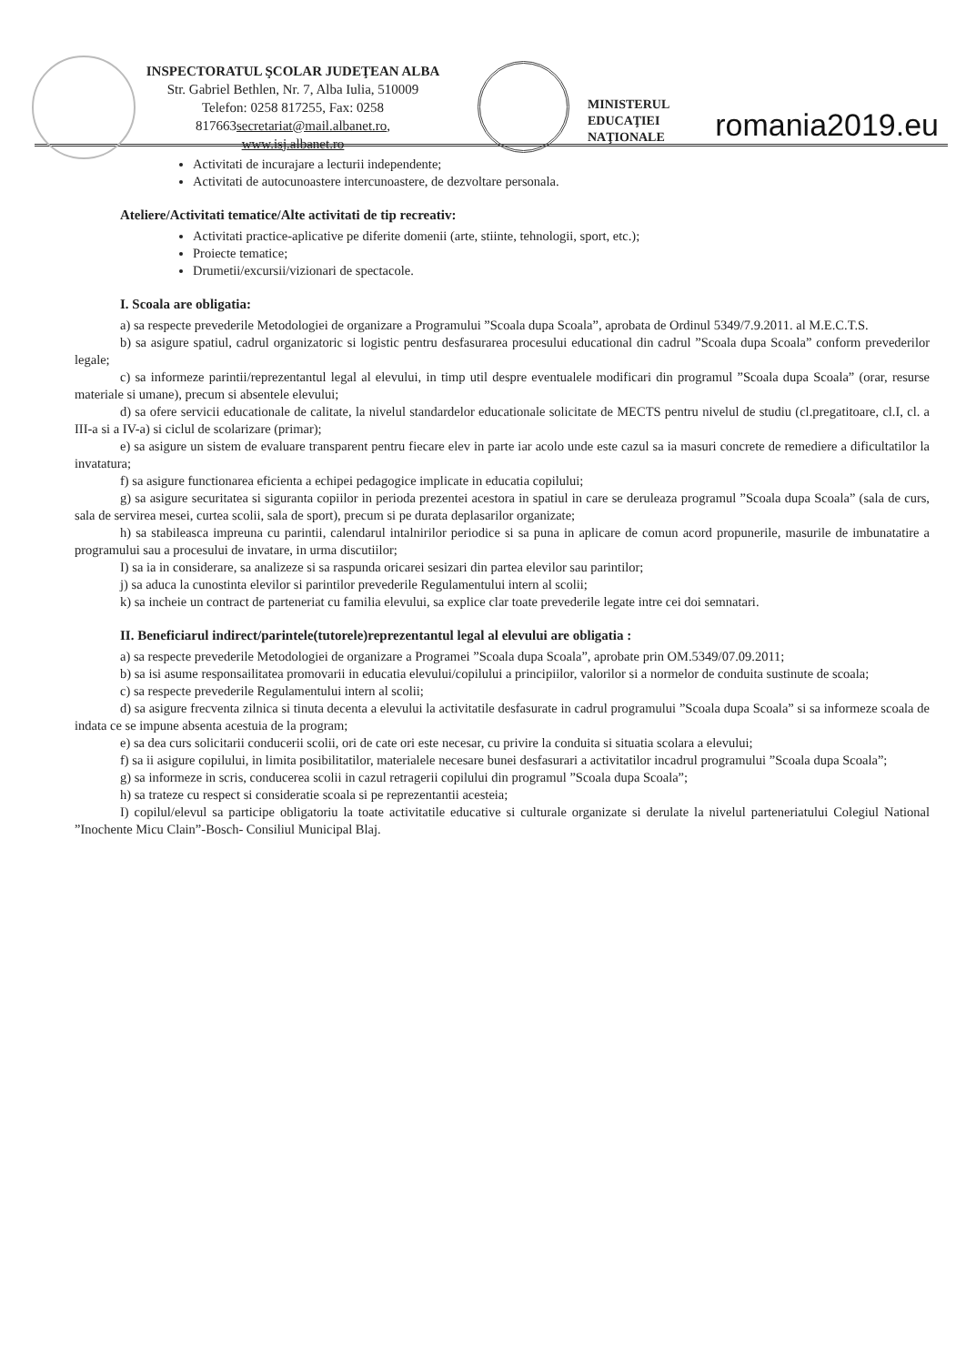INSPECTORATUL ŞCOLAR JUDEŢEAN ALBA
Str. Gabriel Bethlen, Nr. 7, Alba Iulia, 510009
Telefon: 0258 817255, Fax: 0258
817663secretariat@mail.albanet.ro,
www.isj.albanet.ro
MINISTERUL
EDUCAŢIEI
NAŢIONALE
romania2019.eu
Activitati de incurajare a lecturii independente;
Activitati de autocunoastere intercunoastere, de dezvoltare personala.
Ateliere/Activitati tematice/Alte activitati de tip recreativ:
Activitati practice-aplicative pe diferite domenii (arte, stiinte, tehnologii, sport, etc.);
Proiecte tematice;
Drumetii/excursii/vizionari de spectacole.
I. Scoala are obligatia:
a) sa respecte prevederile Metodologiei de organizare a Programului ”Scoala dupa Scoala”, aprobata de Ordinul 5349/7.9.2011. al M.E.C.T.S.
b) sa asigure spatiul, cadrul organizatoric si logistic pentru desfasurarea procesului educational din cadrul ”Scoala dupa Scoala” conform prevederilor legale;
c) sa informeze parintii/reprezentantul legal al elevului, in timp util despre eventualele modificari din programul ”Scoala dupa Scoala” (orar, resurse materiale si umane), precum si absentele elevului;
d) sa ofere servicii educationale de calitate, la nivelul standardelor educationale solicitate de MECTS pentru nivelul de studiu (cl.pregatitoare, cl.I, cl. a III-a si a IV-a) si ciclul de scolarizare (primar);
e) sa asigure un sistem de evaluare transparent pentru fiecare elev in parte iar acolo unde este cazul sa ia masuri concrete de remediere a dificultatilor la invatatura;
f) sa asigure functionarea eficienta a echipei pedagogice implicate in educatia copilului;
g) sa asigure securitatea si siguranta copiilor in perioda prezentei acestora in spatiul in care se deruleaza programul ”Scoala dupa Scoala” (sala de curs, sala de servirea mesei, curtea scolii, sala de sport), precum si pe durata deplasarilor organizate;
h) sa stabileasca impreuna cu parintii, calendarul intalnirilor periodice si sa puna in aplicare de comun acord propunerile, masurile de imbunatatire a programului sau a procesului de invatare, in urma discutiilor;
I) sa ia in considerare, sa analizeze si sa raspunda oricarei sesizari din partea elevilor sau parintilor;
j) sa aduca la cunostinta elevilor si parintilor prevederile Regulamentului intern al scolii;
k) sa incheie un contract de parteneriat cu familia elevului, sa explice clar toate prevederile legate intre cei doi semnatari.
II. Beneficiarul indirect/parintele(tutorele)reprezentantul legal al elevului are obligatia :
a) sa respecte prevederile Metodologiei de organizare a Programei ”Scoala dupa Scoala”, aprobate prin OM.5349/07.09.2011;
b) sa isi asume responsailitatea promovarii in educatia elevului/copilului a principiilor, valorilor si a normelor de conduita sustinute de scoala;
c) sa respecte prevederile Regulamentului intern al scolii;
d) sa asigure frecventa zilnica si tinuta decenta a elevului la activitatile desfasurate in cadrul programului ”Scoala dupa Scoala” si sa informeze scoala de indata ce se impune absenta acestuia de la program;
e) sa dea curs solicitarii conducerii scolii, ori de cate ori este necesar, cu privire la conduita si situatia scolara a elevului;
f) sa ii asigure copilului, in limita posibilitatilor, materialele necesare bunei desfasurari a activitatilor incadrul programului ”Scoala dupa Scoala”;
g) sa informeze in scris, conducerea scolii in cazul retragerii copilului din programul ”Scoala dupa Scoala”;
h) sa trateze cu respect si consideratie scoala si pe reprezentantii acesteia;
I) copilul/elevul sa participe obligatoriu la toate activitatile educative si culturale organizate si derulate la nivelul parteneriatului Colegiul National ”Inochente Micu Clain”-Bosch- Consiliul Municipal Blaj.